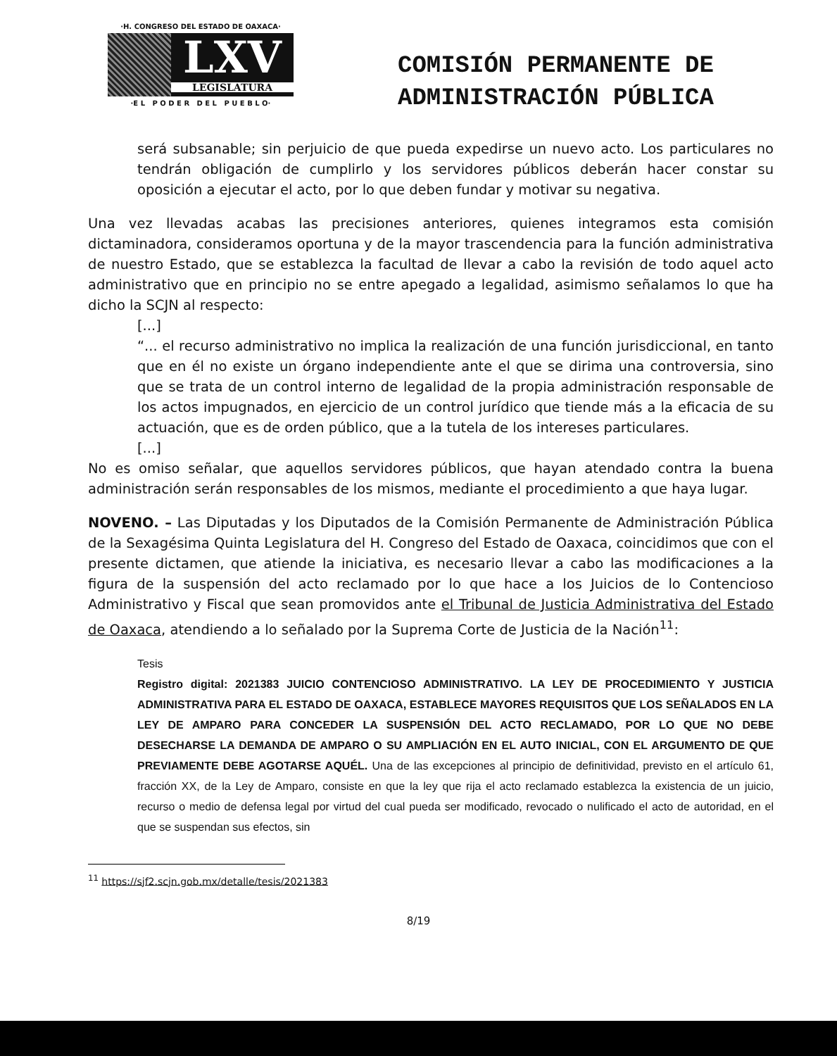·H. CONGRESO DEL ESTADO DE OAXACA·
LXV
LEGISLATURA
·E L P O D E R D E L P U E B L O·
COMISIÓN PERMANENTE DE
ADMINISTRACIÓN PÚBLICA
será subsanable; sin perjuicio de que pueda expedirse un nuevo acto. Los particulares no tendrán obligación de cumplirlo y los servidores públicos deberán hacer constar su oposición a ejecutar el acto, por lo que deben fundar y motivar su negativa.
Una vez llevadas acabas las precisiones anteriores, quienes integramos esta comisión dictaminadora, consideramos oportuna y de la mayor trascendencia para la función administrativa de nuestro Estado, que se establezca la facultad de llevar a cabo la revisión de todo aquel acto administrativo que en principio no se entre apegado a legalidad, asimismo señalamos lo que ha dicho la SCJN al respecto:
[...]
“... el recurso administrativo no implica la realización de una función jurisdiccional, en tanto que en él no existe un órgano independiente ante el que se dirima una controversia, sino que se trata de un control interno de legalidad de la propia administración responsable de los actos impugnados, en ejercicio de un control jurídico que tiende más a la eficacia de su actuación, que es de orden público, que a la tutela de los intereses particulares.
[...]
No es omiso señalar, que aquellos servidores públicos, que hayan atendado contra la buena administración serán responsables de los mismos, mediante el procedimiento a que haya lugar.
NOVENO. – Las Diputadas y los Diputados de la Comisión Permanente de Administración Pública de la Sexagésima Quinta Legislatura del H. Congreso del Estado de Oaxaca, coincidimos que con el presente dictamen, que atiende la iniciativa, es necesario llevar a cabo las modificaciones a la figura de la suspensión del acto reclamado por lo que hace a los Juicios de lo Contencioso Administrativo y Fiscal que sean promovidos ante el Tribunal de Justicia Administrativa del Estado de Oaxaca, atendiendo a lo señalado por la Suprema Corte de Justicia de la Nación<sup>11</sup>:
Tesis
Registro digital: 2021383 JUICIO CONTENCIOSO ADMINISTRATIVO. LA LEY DE PROCEDIMIENTO Y JUSTICIA ADMINISTRATIVA PARA EL ESTADO DE OAXACA, ESTABLECE MAYORES REQUISITOS QUE LOS SEÑALADOS EN LA LEY DE AMPARO PARA CONCEDER LA SUSPENSIÓN DEL ACTO RECLAMADO, POR LO QUE NO DEBE DESECHARSE LA DEMANDA DE AMPARO O SU AMPLIACIÓN EN EL AUTO INICIAL, CON EL ARGUMENTO DE QUE PREVIAMENTE DEBE AGOTARSE AQUÉL. Una de las excepciones al principio de definitividad, previsto en el artículo 61, fracción XX, de la Ley de Amparo, consiste en que la ley que rija el acto reclamado establezca la existencia de un juicio, recurso o medio de defensa legal por virtud del cual pueda ser modificado, revocado o nulificado el acto de autoridad, en el que se suspendan sus efectos, sin
<sup>11</sup> https://sjf2.scjn.gob.mx/detalle/tesis/2021383
8/19